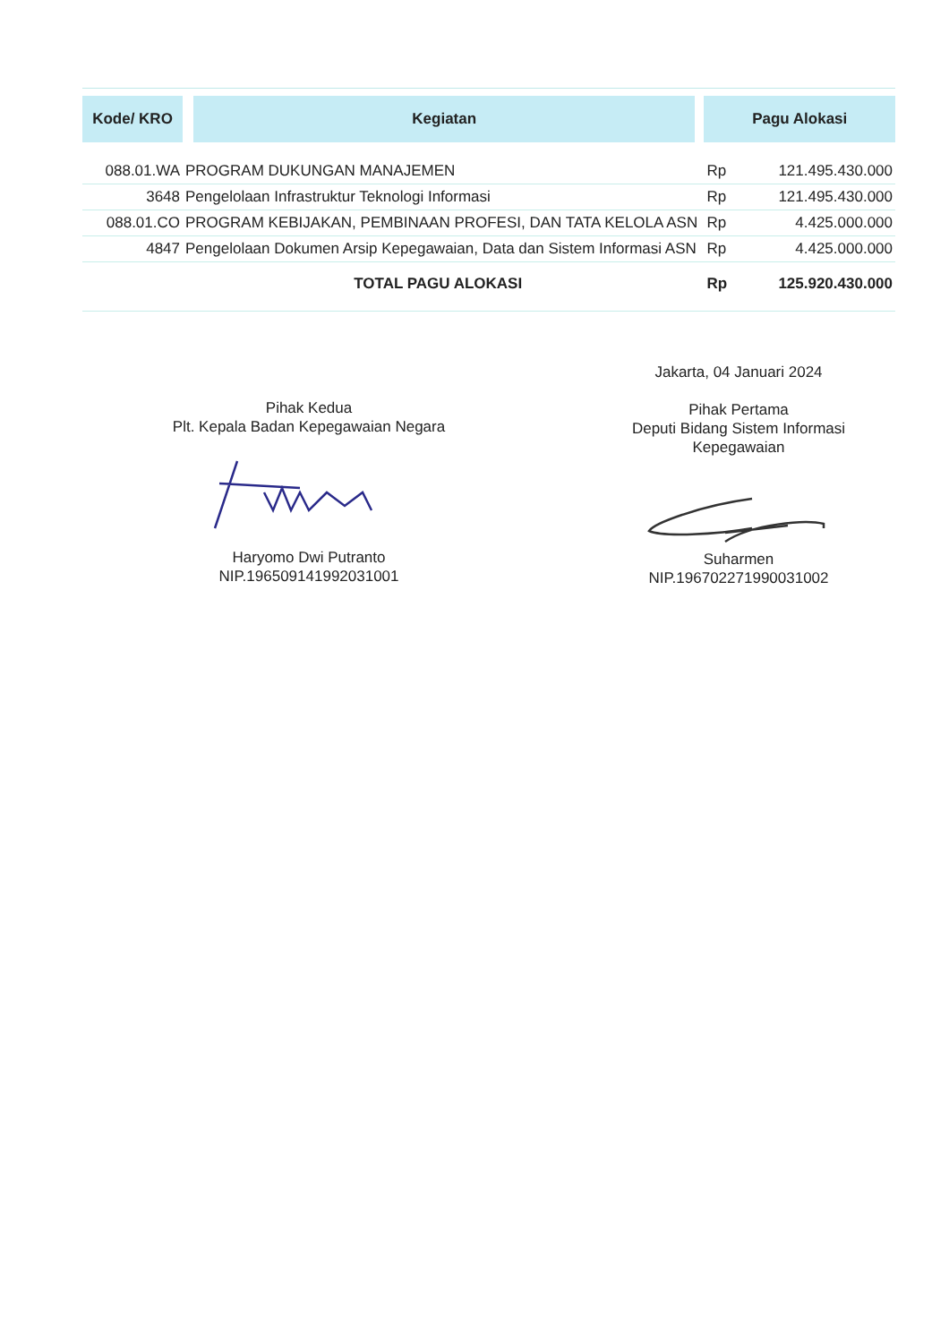| Kode/ KRO | Kegiatan | Pagu Alokasi | |
| --- | --- | --- | --- |
| 088.01.WA | PROGRAM DUKUNGAN MANAJEMEN | Rp | 121.495.430.000 |
| 3648 | Pengelolaan Infrastruktur Teknologi Informasi | Rp | 121.495.430.000 |
| 088.01.CO | PROGRAM KEBIJAKAN, PEMBINAAN PROFESI, DAN TATA KELOLA ASN | Rp | 4.425.000.000 |
| 4847 | Pengelolaan Dokumen Arsip Kepegawaian, Data dan Sistem Informasi ASN | Rp | 4.425.000.000 |
| TOTAL PAGU ALOKASI | | Rp | 125.920.430.000 |
Jakarta, 04 Januari 2024
Pihak Kedua
Plt. Kepala Badan Kepegawaian Negara
Pihak Pertama
Deputi Bidang Sistem Informasi
Kepegawaian
Haryomo Dwi Putranto
NIP.196509141992031001
Suharmen
NIP.196702271990031002